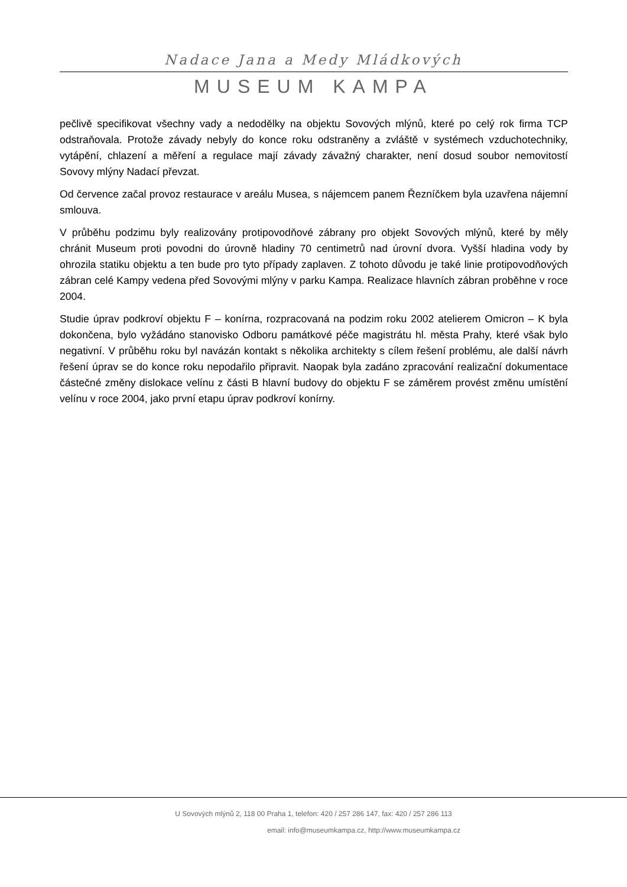Nadace Jana a Medy Mládkových
MUSEUM KAMPA
pečlivě specifikovat všechny vady a nedodělky na objektu Sovových mlýnů, které po celý rok firma TCP odstraňovala. Protože závady nebyly do konce roku odstraněny a zvláště v systémech vzduchotechniky, vytápění, chlazení a měření a regulace mají závady závažný charakter, není dosud soubor nemovitostí Sovovy mlýny Nadací převzat.
Od července začal provoz restaurace v areálu Musea, s nájemcem panem Řezníčkem byla uzavřena nájemní smlouva.
V průběhu podzimu byly realizovány protipovodňové zábrany pro objekt Sovových mlýnů, které by měly chránit Museum proti povodni do úrovně hladiny 70 centimetrů nad úrovní dvora. Vyšší hladina vody by ohrozila statiku objektu a ten bude pro tyto případy zaplaven. Z tohoto důvodu je také linie protipovodňových zábran celé Kampy vedena před Sovovými mlýny v parku Kampa. Realizace hlavních zábran proběhne v roce 2004.
Studie úprav podkroví objektu F – konírna, rozpracovaná na podzim roku 2002 atelierem Omicron – K byla dokončena, bylo vyžádáno stanovisko Odboru památkové péče magistrátu hl. města Prahy, které však bylo negativní. V průběhu roku byl navázán kontakt s několika architekty s cílem řešení problému, ale další návrh řešení úprav se do konce roku nepodařilo připravit. Naopak byla zadáno zpracování realizační dokumentace částečné změny dislokace velínu z části B hlavní budovy do objektu F se záměrem provést změnu umístění velínu v roce 2004, jako první etapu úprav podkroví konírny.
U Sovových mlýnů 2, 118 00 Praha 1, telefon: 420 / 257 286 147, fax: 420 / 257 286 113
email: info@museumkampa.cz, http://www.museumkampa.cz